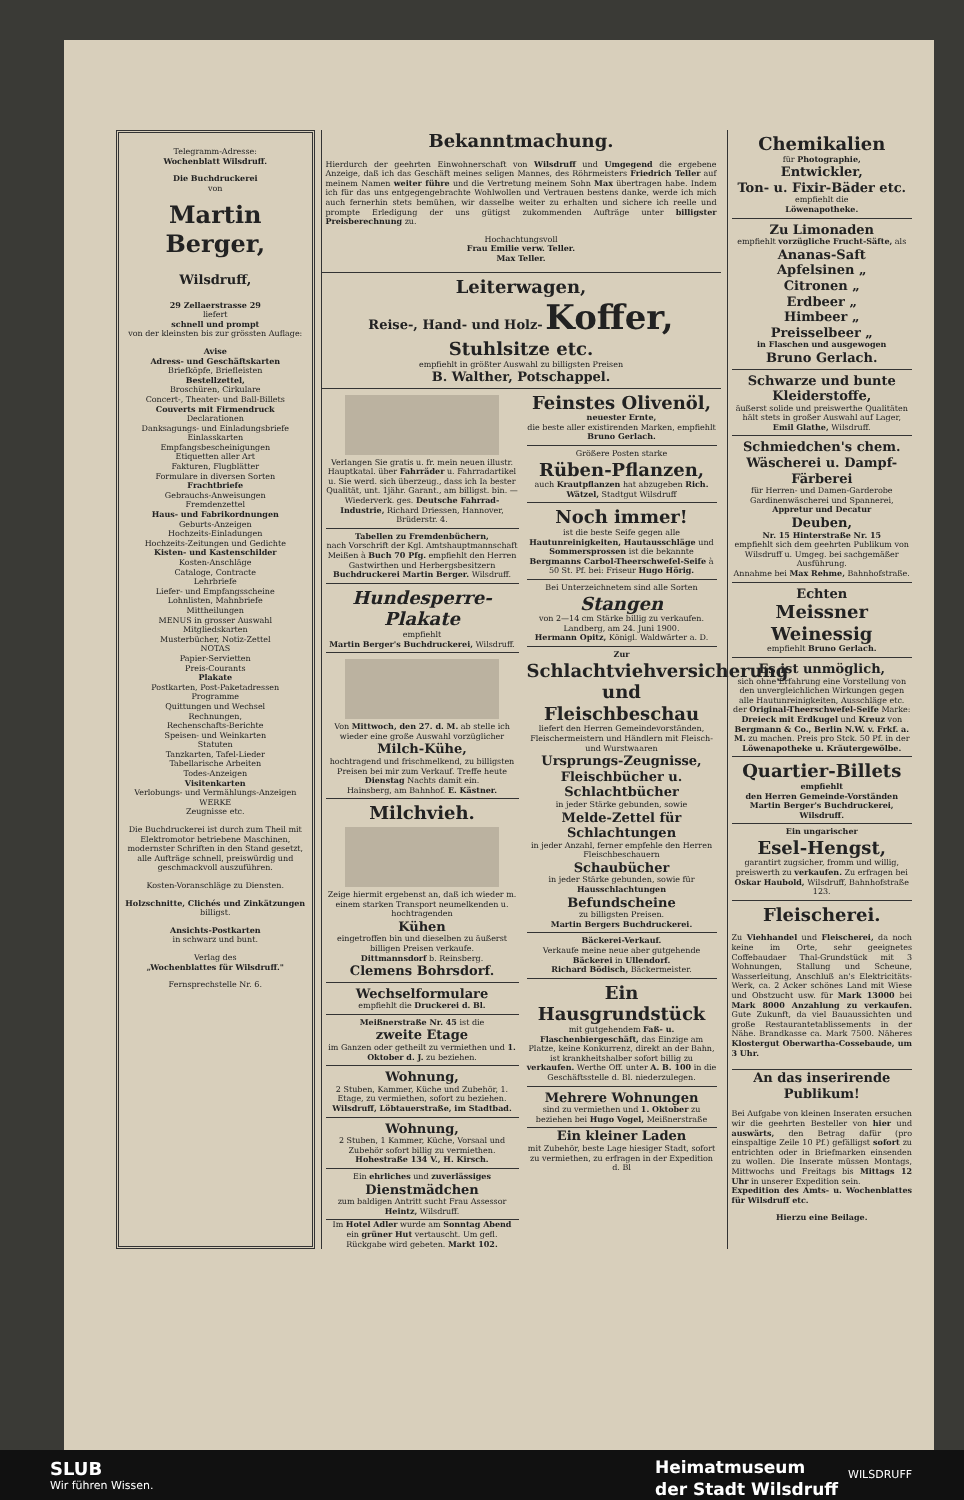Telegramm-Adresse:
Wochenblatt Wilsdruff.
Die Buchdruckerei
von
Martin Berger,
Wilsdruff,
29 Zellaerstrasse 29
liefert
schnell und prompt
von der kleinsten bis zur grössten Auflage:
Avise
Adress- und Geschäftskarten
Briefköpfe, Briefleisten
Bestellzettel,
Broschüren, Cirkulare
Concert-, Theater- und Ball-Billets
Couverts mit Firmendruck
Declarationen
Danksagungs- und Einladungsbriefe
Einlasskarten
Empfangsbescheinigungen
Etiquetten aller Art
Fakturen, Flugblätter
Formulare in diversen Sorten
Frachtbriefe
Gebrauchs-Anweisungen
Fremdenzettel
Haus- und Fabrikordnungen
Geburts-Anzeigen
Hochzeits-Einladungen
Hochzeits-Zeitungen und Gedichte
Kisten- und Kastenschilder
Kosten-Anschläge
Cataloge, Contracte
Lehrbriefe
Liefer- und Empfangsscheine
Lohnlisten, Mahnbriefe
Mittheilungen
MENUS in grosser Auswahl
Mitgliedskarten
Musterbücher, Notiz-Zettel
NOTAS
Papier-Servietten
Preis-Courants
Plakate
Postkarten, Post-Paketadressen
Programme
Quittungen und Wechsel
Rechnungen,
Rechenschafts-Berichte
Speisen- und Weinkarten
Statuten
Tanzkarten, Tafel-Lieder
Tabellarische Arbeiten
Todes-Anzeigen
Visitenkarten
Verlobungs- und Vermählungs-Anzeigen
WERKE
Zeugnisse etc.
Die Buchdruckerei ist durch zum Theil mit Elektromotor betriebene Maschinen, modernster Schriften in den Stand gesetzt, alle Aufträge schnell, preiswürdig und geschmackvoll auszuführen.
Kosten-Voranschläge zu Diensten.
Holzschnitte, Clichés und Zinkätzungen
billigst.
Ansichts-Postkarten
in schwarz und bunt.
Verlag des
„Wochenblattes für Wilsdruff."
Fernsprechstelle Nr. 6.
Bekanntmachung.
Hierdurch der geehrten Einwohnerschaft von Wilsdruff und Umgegend die ergebene Anzeige, daß ich das Geschäft meines seligen Mannes, des Röhrmeisters Friedrich Teller auf meinem Namen weiter führe und die Vertretung meinem Sohn Max übertragen habe. Indem ich für das uns entgegengebrachte Wohlwollen und Vertrauen bestens danke, werde ich mich auch fernerhin stets bemühen, wir dasselbe weiter zu erhalten und sichere ich reelle und prompte Erledigung der uns gütigst zukommenden Aufträge unter billigster Preisberechnung zu.
Hochachtungsvoll
Frau Emilie verw. Teller.
Max Teller.
Leiterwagen,
Reise-, Hand- und Holz- Koffer,
Stuhlsitze etc.
empfiehlt in größter Auswahl zu billigsten Preisen
B. Walther, Potschappel.
Verlangen Sie gratis u. fr. mein neuen illustr. Hauptkatal. über Fahrräder u. Fahrradartikel u. Sie werd. sich überzeug., dass ich Ia bester Qualität, unt. 1jähr. Garant., am billigst. bin. — Wiederverk. ges. Deutsche Fahrrad-Industrie, Richard Driessen, Hannover, Brüderstr. 4.
Tabellen zu Fremdenbüchern,
nach Vorschrift der Kgl. Amtshauptmannschaft Meißen à Buch 70 Pfg. empfiehlt den Herren Gastwirthen und Herbergsbesitzern Buchdruckerei Martin Berger. Wilsdruff.
Hundesperre-Plakate
empfiehlt
Martin Berger's Buchdruckerei, Wilsdruff.
Von Mittwoch, den 27. d. M. ab stelle ich wieder eine große Auswahl vorzüglicher
Milch-Kühe,
hochtragend und frischmelkend, zu billigsten Preisen bei mir zum Verkauf. Treffe heute Dienstag Nachts damit ein.
Hainsberg, am Bahnhof. E. Kästner.
Milchvieh.
Zeige hiermit ergebenst an, daß ich wieder m. einem starken Transport neumelkenden u. hochtragenden
Kühen
eingetroffen bin und dieselben zu äußerst billigen Preisen verkaufe.
Dittmannsdorf b. Reinsberg.
Clemens Bohrsdorf.
Wechselformulare
empfiehlt die Druckerei d. Bl.
Meißnerstraße Nr. 45 ist die
zweite Etage
im Ganzen oder getheilt zu vermiethen und 1. Oktober d. J. zu beziehen.
Wohnung,
2 Stuben, Kammer, Küche und Zubehör, 1. Etage, zu vermiethen, sofort zu beziehen. Wilsdruff, Löbtauerstraße, im Stadtbad.
Wohnung,
2 Stuben, 1 Kammer, Küche, Vorsaal und Zubehör sofort billig zu vermiethen. Hohestraße 134 V., H. Kirsch.
Ein ehrliches und zuverlässiges
Dienstmädchen
zum baldigen Antritt sucht Frau Assessor Heintz, Wilsdruff.
Im Hotel Adler wurde am Sonntag Abend ein grüner Hut vertauscht. Um gefl. Rückgabe wird gebeten. Markt 102.
Feinstes Olivenöl,
neuester Ernte,
die beste aller existirenden Marken, empfiehlt Bruno Gerlach.
Größere Posten starke
Rüben-Pflanzen,
auch Krautpflanzen hat abzugeben Rich. Wätzel, Stadtgut Wilsdruff
Noch immer!
ist die beste Seife gegen alle Hautunreinigkeiten, Hautausschläge und Sommersprossen ist die bekannte Bergmanns Carbol-Theerschwefel-Seife à 50 St. Pf. bei: Friseur Hugo Hörig.
Bei Unterzeichnetem sind alle Sorten
Stangen
von 2—14 cm Stärke billig zu verkaufen.
Landberg, am 24. Juni 1900.
Hermann Opitz, Königl. Waldwärter a. D.
Zur
Schlachtviehversicherung und Fleischbeschau
liefert den Herren Gemeindevorständen, Fleischermeistern und Händlern mit Fleisch- und Wurstwaaren
Ursprungs-Zeugnisse, Fleischbücher u. Schlachtbücher
in jeder Stärke gebunden, sowie
Melde-Zettel für Schlachtungen
in jeder Anzahl, ferner empfehle den Herren Fleischbeschauern
Schaubücher
in jeder Stärke gebunden, sowie für Hausschlachtungen
Befundscheine
zu billigsten Preisen.
Martin Bergers Buchdruckerei.
Bäckerei-Verkauf.
Verkaufe meine neue aber gutgehende Bäckerei in Ullendorf.
Richard Bödisch, Bäckermeister.
Ein Hausgrundstück
mit gutgehendem Faß- u. Flaschenbiergeschäft, das Einzige am Platze, keine Konkurrenz, direkt an der Bahn, ist krankheitshalber sofort billig zu verkaufen. Werthe Off. unter A. B. 100 in die Geschäftsstelle d. Bl. niederzulegen.
Mehrere Wohnungen
sind zu vermiethen und 1. Oktober zu beziehen bei Hugo Vogel, Meißnerstraße
Ein kleiner Laden
mit Zubehör, beste Lage hiesiger Stadt, sofort zu vermiethen, zu erfragen in der Expedition d. Bl
Chemikalien
für Photographie,
Entwickler,
Ton- u. Fixir-Bäder etc.
empfiehlt die
Löwenapotheke.
Zu Limonaden
empfiehlt vorzügliche Frucht-Säfte, als
Ananas-Saft
Apfelsinen „
Citronen „
Erdbeer „
Himbeer „
Preisselbeer „
in Flaschen und ausgewogen
Bruno Gerlach.
Schwarze und bunte Kleiderstoffe,
äußerst solide und preiswerthe Qualitäten hält stets in großer Auswahl auf Lager, Emil Glathe, Wilsdruff.
Schmiedchen's chem. Wäscherei u. Dampf-Färberei
für Herren- und Damen-Garderobe Gardinenwäscherei und Spannerei, Appretur und Decatur
Deuben,
Nr. 15 Hinterstraße Nr. 15
empfiehlt sich dem geehrten Publikum von Wilsdruff u. Umgeg. bei sachgemäßer Ausführung.
Annahme bei Max Rehme, Bahnhofstraße.
Echten
Meissner Weinessig
empfiehlt Bruno Gerlach.
Es ist unmöglich,
sich ohne Erfahrung eine Vorstellung von den unvergleichlichen Wirkungen gegen alle Hautunreinigkeiten, Ausschläge etc. der Original-Theerschwefel-Seife Marke: Dreieck mit Erdkugel und Kreuz von Bergmann & Co., Berlin N.W. v. Frkf. a. M. zu machen. Preis pro Stck. 50 Pf. in der
Löwenapotheke u. Kräutergewölbe.
Quartier-Billets
empfiehlt
den Herren Gemeinde-Vorständen
Martin Berger's Buchdruckerei, Wilsdruff.
Ein ungarischer
Esel-Hengst,
garantirt zugsicher, fromm und willig, preiswerth zu verkaufen. Zu erfragen bei Oskar Haubold, Wilsdruff, Bahnhofstraße 123.
Fleischerei.
Zu Viehhandel und Fleischerei, da noch keine im Orte, sehr geeignetes Coffebaudaer Thal-Grundstück mit 3 Wohnungen, Stallung und Scheune, Wasserleitung, Anschluß an's Elektricitäts-Werk, ca. 2 Acker schönes Land mit Wiese und Obstzucht usw. für Mark 13000 bei Mark 8000 Anzahlung zu verkaufen. Gute Zukunft, da viel Bauaussichten und große Restaurantetablissements in der Nähe. Brandkasse ca. Mark 7500. Näheres Klostergut Oberwartha-Cossebaude, um 3 Uhr.
An das inserirende Publikum!
Bei Aufgabe von kleinen Inseraten ersuchen wir die geehrten Besteller von hier und auswärts, den Betrag dafür (pro einspaltige Zeile 10 Pf.) gefälligst sofort zu entrichten oder in Briefmarken einsenden zu wollen. Die Inserate müssen Montags, Mittwochs und Freitags bis Mittags 12 Uhr in unserer Expedition sein.
Expedition des Amts- u. Wochenblattes für Wilsdruff etc.
Hierzu eine Beilage.
SLUB
Wir führen Wissen.
Heimatmuseum
der Stadt Wilsdruff
WILSDRUFF